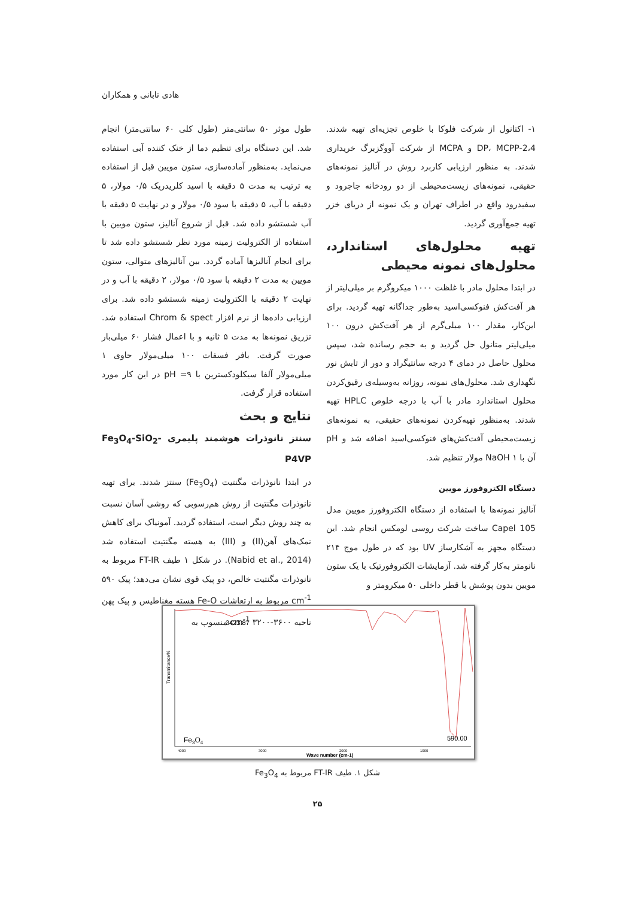هادی تابانی و همکاران
۱- اکتانول از شرکت فلوکا با خلوص تجزیه‌ای تهیه شدند. 2،4-DP، MCPP و MCPA از شرکت آووگزبرگ خریداری شدند. به منظور ارزیابی کاربرد روش در آنالیز نمونه‌های حقیقی، نمونه‌های زیست‌محیطی از دو رودخانه جاجرود و سفیدرود واقع در اطراف تهران و یک نمونه از دریای خزر تهیه جمع‌آوری گردید.
تهیه محلول‌های استاندارد، محلول‌های نمونه محیطی
در ابتدا محلول مادر با غلظت ۱۰۰۰ میکروگرم بر میلی‌لیتر از هر آفت‌کش فنوکسی‌اسید به‌طور جداگانه تهیه گردید. برای این‌کار، مقدار ۱۰۰ میلی‌گرم از هر آفت‌کش درون ۱۰۰ میلی‌لیتر متانول حل گردید و به حجم رسانده شد، سپس محلول حاصل در دمای ۴ درجه سانتیگراد و دور از تابش نور نگهداری شد. محلول‌های نمونه، روزانه به‌وسیله‌ی رقیق‌کردن محلول استاندارد مادر با آب با درجه خلوص HPLC تهیه شدند. به‌منظور تهیه‌کردن نمونه‌های حقیقی، به نمونه‌های زیست‌محیطی آفت‌کش‌های فنوکسی‌اسید اضافه شد و pH آن با NaOH ۱ مولار تنظیم شد.
دستگاه الکتروفورز مویین
آنالیز نمونه‌ها با استفاده از دستگاه الکتروفورز مویین مدل Capel 105 ساخت شرکت روسی لومکس انجام شد. این دستگاه مجهز به آشکارساز UV بود که در طول موج ۲۱۴ نانومتر به‌کار گرفته شد. آزمایشات الکتروفورتیک با یک ستون مویین بدون پوشش با قطر داخلی ۵۰ میکرومتر و
طول موثر ۵۰ سانتی‌متر (طول کلی ۶۰ سانتی‌متر) انجام شد. این دستگاه برای تنظیم دما از خنک کننده آبی استفاده می‌نماید. به‌منظور آماده‌سازی، ستون مویین قبل از استفاده به ترتیب به مدت ۵ دقیقه با اسید کلریدریک ۰/۵ مولار، ۵ دقیقه با آب، ۵ دقیقه با سود ۰/۵ مولار و در نهایت ۵ دقیقه با آب شستشو داده شد. قبل از شروع آنالیز، ستون مویین با استفاده از الکترولیت زمینه مورد نظر شستشو داده شد تا برای انجام آنالیزها آماده گردد. بین آنالیزهای متوالی، ستون مویین به مدت ۲ دقیقه با سود ۰/۵ مولار، ۲ دقیقه با آب و در نهایت ۲ دقیقه با الکترولیت زمینه شستشو داده شد. برای ارزیابی داده‌ها از نرم افزار Chrom & spect استفاده شد. تزریق نمونه‌ها به مدت ۵ ثانیه و با اعمال فشار ۶۰ میلی‌بار صورت گرفت. بافر فسفات ۱۰۰ میلی‌مولار حاوی ۱ میلی‌مولار آلفا سیکلودکسترین با pH =۹ در این کار مورد استفاده قرار گرفت.
نتایج و بحث
سنتز نانوذرات هوشمند پلیمری Fe<sub>3</sub>O<sub>4</sub>-SiO<sub>2</sub>-P4VP
در ابتدا نانوذرات مگنتیت (Fe<sub>3</sub>O<sub>4</sub>) سنتز شدند. برای تهیه نانوذرات مگنتیت از روش هم‌رسوبی که روشی آسان نسبت به چند روش دیگر است، استفاده گردید. آمونیاک برای کاهش نمک‌های آهن(II) و (III) به هسته مگنتیت استفاده شد (Nabid et al., 2014). در شکل ۱ طیف FT-IR مربوط به نانوذرات مگنتیت خالص، دو پیک قوی نشان می‌دهد؛ پیک ۵۹۰ cm<sup>-1</sup> مربوط به ارتعاشات Fe-O هسته مغناطیس و پیک پهن ناحیه ۳۶۰۰-۳۲۰۰ cm<sup>-1</sup> منسوب به
Transmitance%
3423.87
590.00
Fe3O4
4000
3000
2000
1000
Wave number (cm-1)
شکل ۱. طیف FT-IR مربوط به Fe<sub>3</sub>O<sub>4</sub>
۲۵